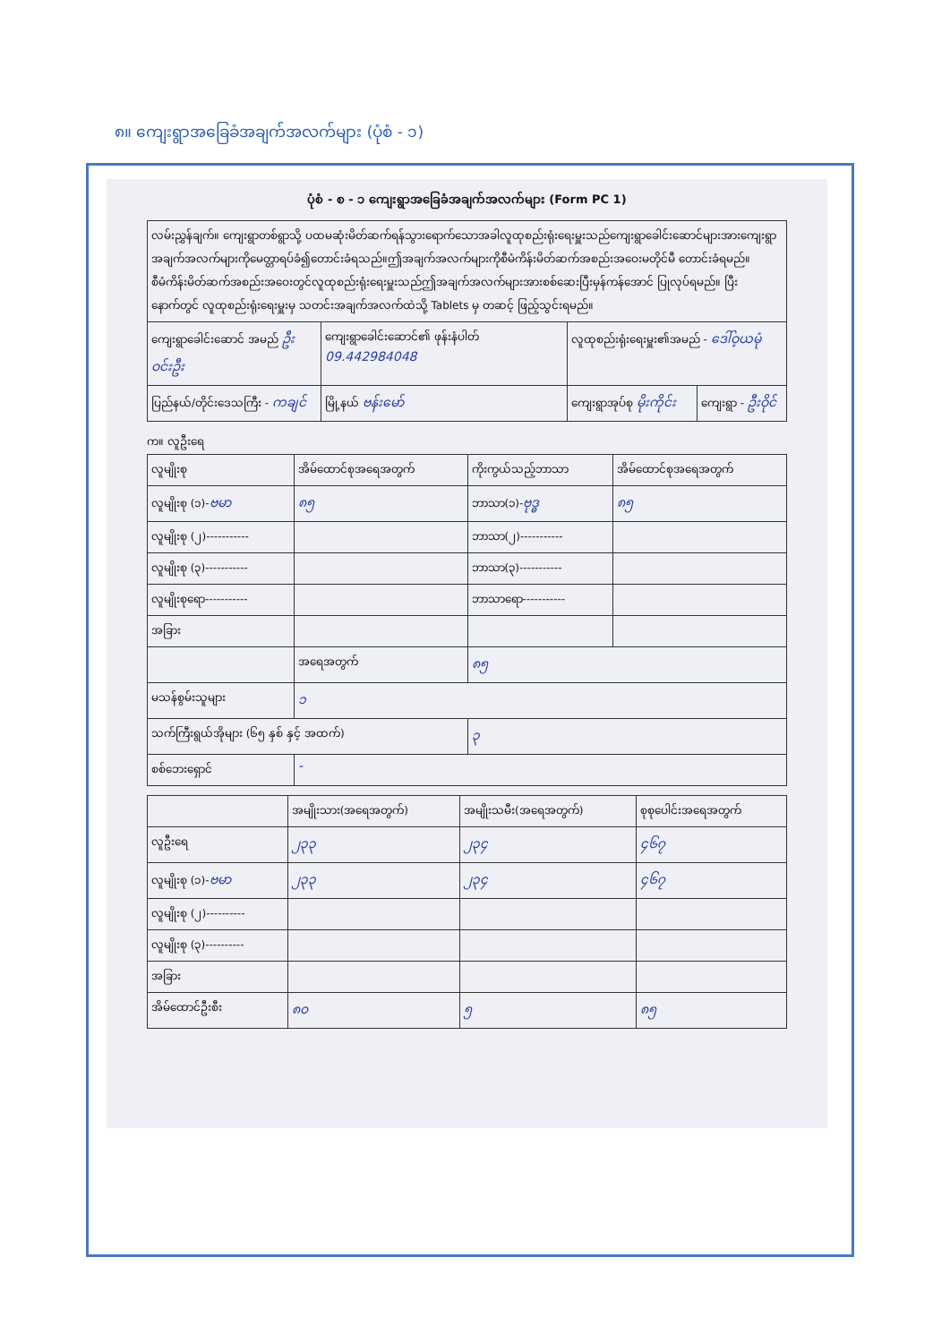၈။ ကျေးရွာအခြေခံအချက်အလက်များ (ပုံစံ - ၁)
ပုံစံ - စ - ၁ ကျေးရွာအခြေခံအချက်အလက်များ (Form PC 1)
| လမ်းညွှန်ချက်။ ကျေးရွာတစ်ရွာသို့ ပထမဆုံးမိတ်ဆက်ရန်သွားရောက်သောအခါလူထုစည်းရုံးရေးမှူးသည်ကျေးရွာခေါင်းဆောင်များအားကျေးရွာအချက်အလက်များကိုမေတ္တာရပ်ခံ၍တောင်းခံရသည်။ဤအချက်အလက်များကိုစီမံကိန်းမိတ်ဆက်အစည်းအဝေးမတိုင်မီ တောင်းခံရမည်။စီမံကိန်းမိတ်ဆက်အစည်းအဝေးတွင်လူထုစည်းရုံးရေးမှူးသည်ဤအချက်အလက်များအားစစ်ဆေးပြီးမှန်ကန်အောင် ပြုလုပ်ရမည်။ ပြီးနောက်တွင် လူထုစည်းရုံးရေးမှူးမှ သတင်းအချက်အလက်ထဲသို့ Tablets မှ တဆင့် ဖြည့်သွင်းရမည်။ | | | |
| ကျေးရွာခေါင်းဆောင် အမည် ဦး ဝင်းဦး | ကျေးရွာခေါင်းဆောင်၏ ဖုန်းနံပါတ် 09.442984048 | လူထုစည်းရုံးရေးမှူး၏အမည် - ဒေါ်ဝ့ယမုံ | |
| ပြည်နယ်/တိုင်းဒေသကြီး - ကချင် | မြို့နယ် ဗန်းမော် | ကျေးရွာအုပ်စု မိုးကိုင်း | ကျေးရွာ - ဦးဝိုင် |
က။ လူဦးရေ
| လူမျိုးစု | အိမ်ထောင်စုအရေအတွက် | ကိုးကွယ်သည့်ဘာသာ | အိမ်ထောင်စုအရေအတွက် |
| --- | --- | --- | --- |
| လူမျိုးစု (၁)- ဗမာ | ၈၅ | ဘာသာ(၁)- ဗုဒ္ဓ | ၈၅ |
| လူမျိုးစု (၂)----------- | | ဘာသာ(၂)----------- | |
| လူမျိုးစု (၃)----------- | | ဘာသာ(၃)----------- | |
| လူမျိုးစုရော----------- | | ဘာသာရော----------- | |
| အခြား | | | |
| | အရေအတွက် | ၈၅ | |
| မသန်စွမ်းသူများ | ၁ | | |
| သက်ကြီးရွယ်အိုများ (၆၅ နှစ် နှင့် အထက်) | | ၃ | |
| စစ်ဘေးရှောင် | - | | |
| | အမျိုးသား(အရေအတွက်) | အမျိုးသမီး(အရေအတွက်) | စုစုပေါင်းအရေအတွက် |
| --- | --- | --- | --- |
| လူဦးရေ | ၂၃၃ | ၂၃၄ | ၄၆၇ |
| လူမျိုးစု (၁)- ဗမာ | ၂၃၃ | ၂၃၄ | ၄၆၇ |
| လူမျိုးစု (၂)---------- | | | |
| လူမျိုးစု (၃)---------- | | | |
| အခြား | | | |
| အိမ်ထောင်ဦးစီး | ၈၀ | ၅ | ၈၅ |